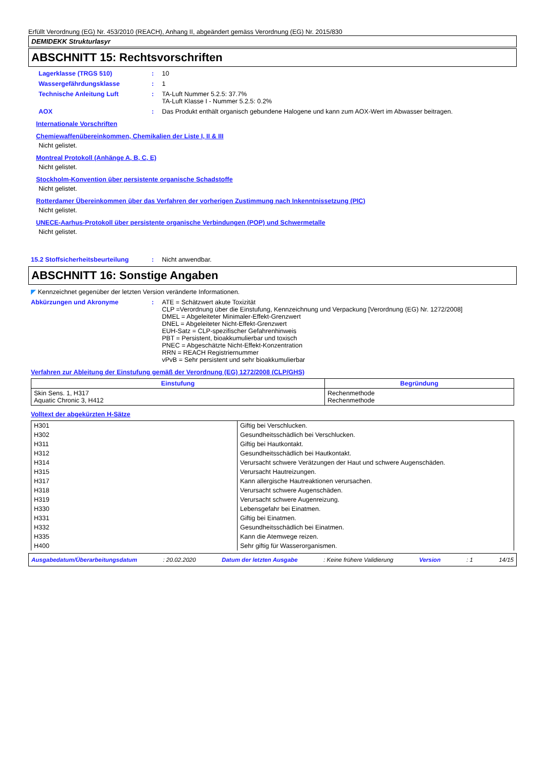Erfüllt Verordnung (EG) Nr. 453/2010 (REACH), Anhang II, abgeändert gemäss Verordnung (EG) Nr. 2015/830
DEMIDEKK Strukturlasyr
ABSCHNITT 15: Rechtsvorschriften
Lagerklasse (TRGS 510) : 10
Wassergefährdungsklasse : 1
Technische Anleitung Luft : TA-Luft Nummer 5.2.5: 37.7%
TA-Luft Klasse I - Nummer 5.2.5: 0.2%
AOX : Das Produkt enthält organisch gebundene Halogene und kann zum AOX-Wert im Abwasser beitragen.
Internationale Vorschriften
Chemiewaffenübereinkommen, Chemikalien der Liste I, II & III
Nicht gelistet.
Montreal Protokoll (Anhänge A, B, C, E)
Nicht gelistet.
Stockholm-Konvention über persistente organische Schadstoffe
Nicht gelistet.
Rotterdamer Übereinkommen über das Verfahren der vorherigen Zustimmung nach Inkenntnissetzung (PIC)
Nicht gelistet.
UNECE-Aarhus-Protokoll über persistente organische Verbindungen (POP) und Schwermetalle
Nicht gelistet.
15.2 Stoffsicherheitsbeurteilung : Nicht anwendbar.
ABSCHNITT 16: Sonstige Angaben
◤ Kennzeichnet gegenüber der letzten Version veränderte Informationen.
Abkürzungen und Akronyme : ATE = Schätzwert akute Toxizität
CLP =Verordnung über die Einstufung, Kennzeichnung und Verpackung [Verordnung (EG) Nr. 1272/2008]
DMEL = Abgeleiteter Minimaler-Effekt-Grenzwert
DNEL = Abgeleiteter Nicht-Effekt-Grenzwert
EUH-Satz = CLP-spezifischer Gefahrenhinweis
PBT = Persistent, bioakkumulierbar und toxisch
PNEC = Abgeschätzte Nicht-Effekt-Konzentration
RRN = REACH Registriernummer
vPvB = Sehr persistent und sehr bioakkumulierbar
Verfahren zur Ableitung der Einstufung gemäß der Verordnung (EG) 1272/2008 (CLP/GHS)
| Einstufung | Begründung |
| --- | --- |
| Skin Sens. 1, H317 Aquatic Chronic 3, H412 | Rechenmethode Rechenmethode |
Volltext der abgekürzten H-Sätze
| H301 | Giftig bei Verschlucken. |
| H302 | Gesundheitsschädlich bei Verschlucken. |
| H311 | Giftig bei Hautkontakt. |
| H312 | Gesundheitsschädlich bei Hautkontakt. |
| H314 | Verursacht schwere Verätzungen der Haut und schwere Augenschäden. |
| H315 | Verursacht Hautreizungen. |
| H317 | Kann allergische Hautreaktionen verursachen. |
| H318 | Verursacht schwere Augenschäden. |
| H319 | Verursacht schwere Augenreizung. |
| H330 | Lebensgefahr bei Einatmen. |
| H331 | Giftig bei Einatmen. |
| H332 | Gesundheitsschädlich bei Einatmen. |
| H335 | Kann die Atemwege reizen. |
| H400 | Sehr giftig für Wasserorganismen. |
Ausgabedatum/Überarbeitungsdatum : 20.02.2020 Datum der letzten Ausgabe : Keine frühere Validierung Version : 1 14/15